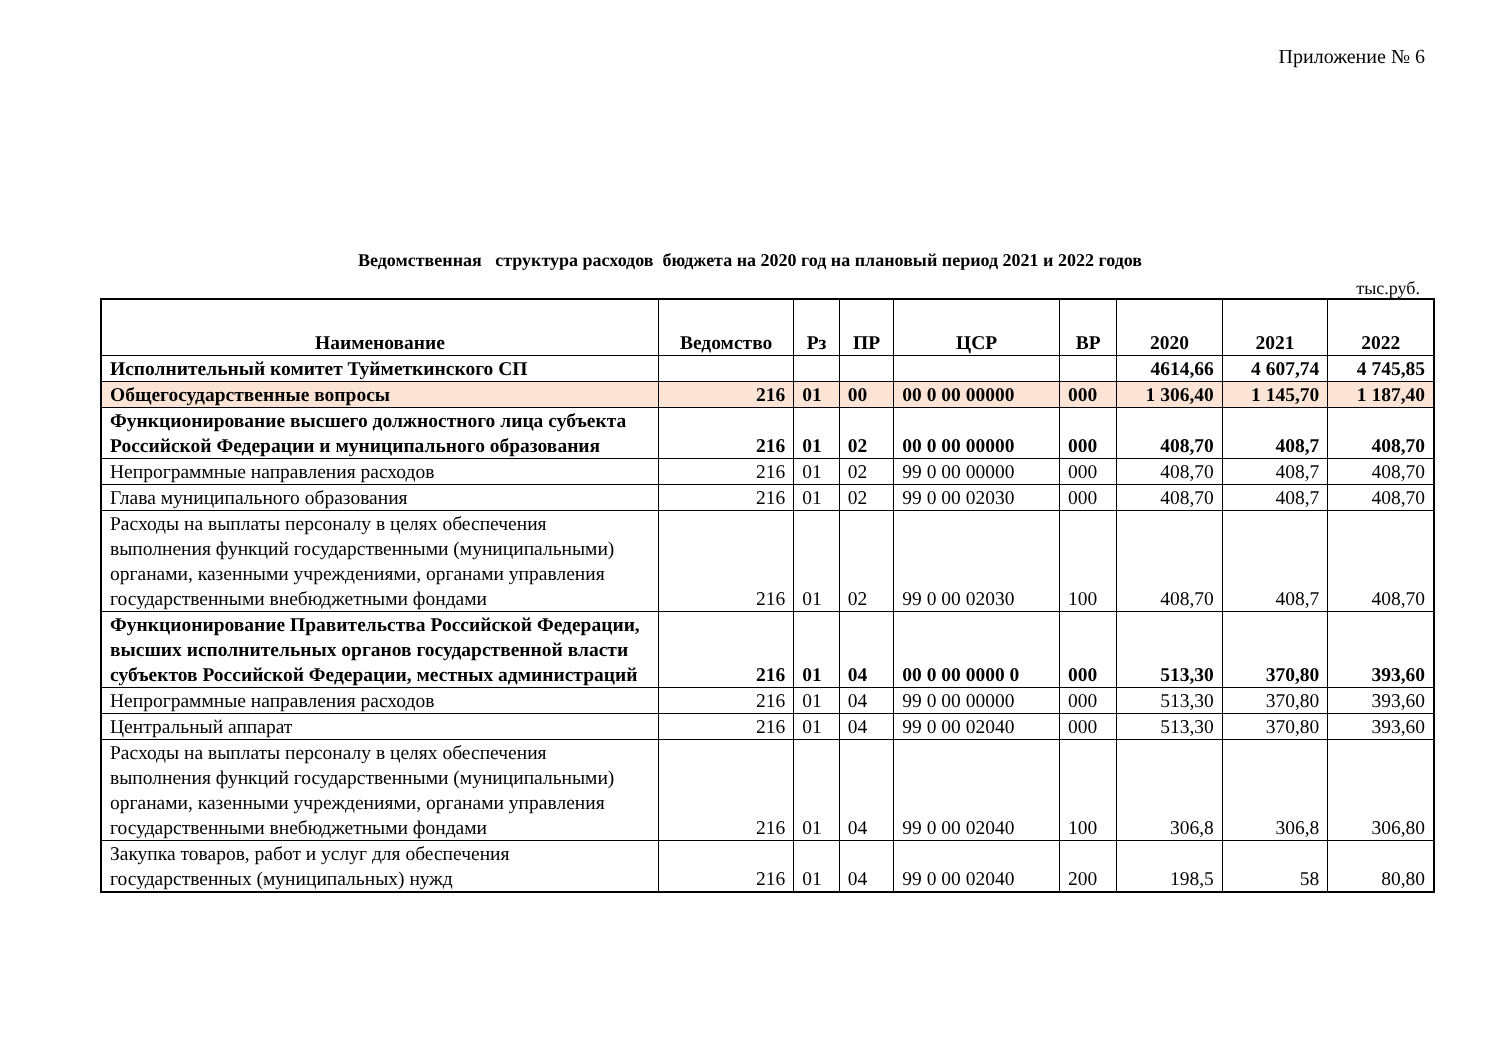Приложение № 6
Ведомственная структура расходов бюджета на 2020 год на плановый период 2021 и 2022 годов
тыс.руб.
| Наименование | Ведомство | Рз | ПР | ЦСР | ВР | 2020 | 2021 | 2022 |
| --- | --- | --- | --- | --- | --- | --- | --- | --- |
| Исполнительный комитет Туйметкинского СП | | | | | | 4614,66 | 4 607,74 | 4 745,85 |
| Общегосударственные вопросы | 216 | 01 | 00 | 00 0 00 00000 | 000 | 1 306,40 | 1 145,70 | 1 187,40 |
| Функционирование высшего должностного лица субъекта Российской Федерации и муниципального образования | 216 | 01 | 02 | 00 0 00 00000 | 000 | 408,70 | 408,7 | 408,70 |
| Непрограммные направления расходов | 216 | 01 | 02 | 99 0 00 00000 | 000 | 408,70 | 408,7 | 408,70 |
| Глава муниципального образования | 216 | 01 | 02 | 99 0 00 02030 | 000 | 408,70 | 408,7 | 408,70 |
| Расходы на выплаты персоналу в целях обеспечения выполнения функций государственными (муниципальными) органами, казенными учреждениями, органами управления государственными внебюджетными фондами | 216 | 01 | 02 | 99 0 00 02030 | 100 | 408,70 | 408,7 | 408,70 |
| Функционирование Правительства Российской Федерации, высших исполнительных органов государственной власти субъектов Российской Федерации, местных администраций | 216 | 01 | 04 | 00 0 00 0000 0 | 000 | 513,30 | 370,80 | 393,60 |
| Непрограммные направления расходов | 216 | 01 | 04 | 99 0 00 00000 | 000 | 513,30 | 370,80 | 393,60 |
| Центральный аппарат | 216 | 01 | 04 | 99 0 00 02040 | 000 | 513,30 | 370,80 | 393,60 |
| Расходы на выплаты персоналу в целях обеспечения выполнения функций государственными (муниципальными) органами, казенными учреждениями, органами управления государственными внебюджетными фондами | 216 | 01 | 04 | 99 0 00 02040 | 100 | 306,8 | 306,8 | 306,80 |
| Закупка товаров, работ и услуг для обеспечения государственных (муниципальных) нужд | 216 | 01 | 04 | 99 0 00 02040 | 200 | 198,5 | 58 | 80,80 |